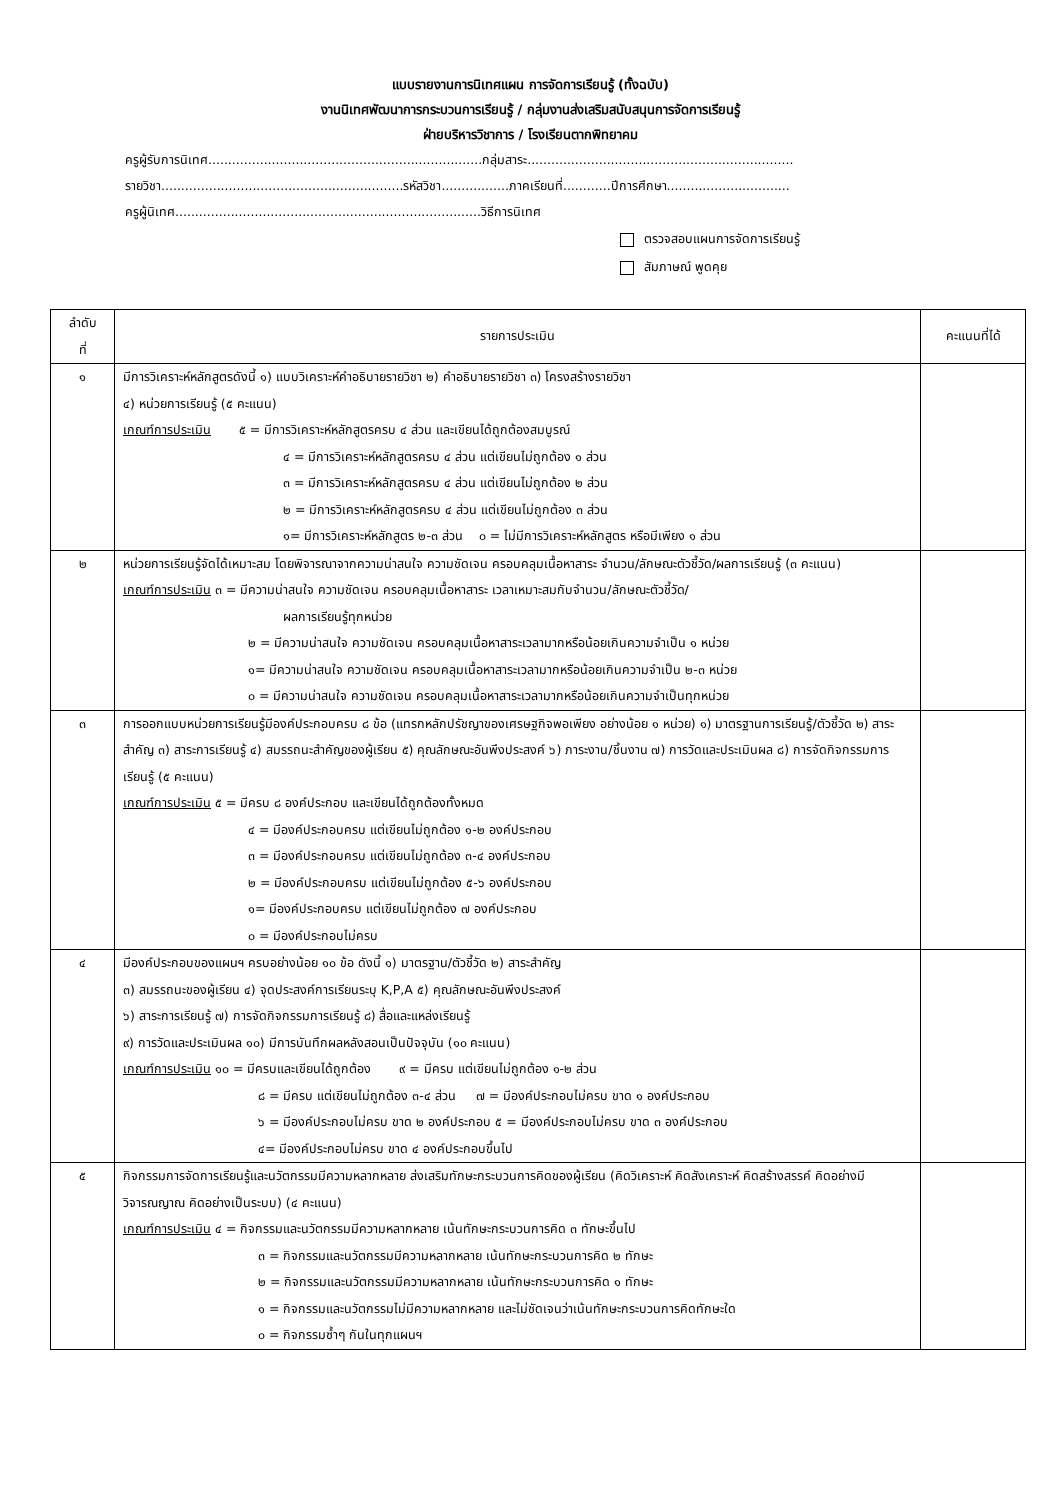แบบรายงานการนิเทศแผน การจัดการเรียนรู้ (ทั้งฉบับ)
งานนิเทศพัฒนาการกระบวนการเรียนรู้ / กลุ่มงานส่งเสริมสนับสนุนการจัดการเรียนรู้
ฝ่ายบริหารวิชาการ / โรงเรียนตากพิทยาคม
ครูผู้รับการนิเทศ.....................................................................กลุ่มสาระ...................................................................
รายวิชา.............................................................รหัสวิชา.................ภาคเรียนที่............ปีการศึกษา...............................
ครูผู้นิเทศ.............................................................................วิธีการนิเทศ
ตรวจสอบแผนการจัดการเรียนรู้
สัมภาษณ์ พูดคุย
| ลำดับ ที่ | รายการประเมิน | คะแนนที่ได้ |
| --- | --- | --- |
| ๑ | มีการวิเคราะห์หลักสูตรดังนี้ ๑) แบบวิเคราะห์คำอธิบายรายวิชา ๒) คำอธิบายรายวิชา ๓) โครงสร้างรายวิชา ๔) หน่วยการเรียนรู้ (๕ คะแนน) เกณฑ์การประเมิน ๕ = มีการวิเคราะห์หลักสูตรครบ ๔ ส่วน และเขียนได้ถูกต้องสมบูรณ์ ๔ = มีการวิเคราะห์หลักสูตรครบ ๔ ส่วน แต่เขียนไม่ถูกต้อง ๑ ส่วน ๓ = มีการวิเคราะห์หลักสูตรครบ ๔ ส่วน แต่เขียนไม่ถูกต้อง ๒ ส่วน ๒ = มีการวิเคราะห์หลักสูตรครบ ๔ ส่วน แต่เขียนไม่ถูกต้อง ๓ ส่วน ๑= มีการวิเคราะห์หลักสูตร ๒-๓ ส่วน ๐ = ไม่มีการวิเคราะห์หลักสูตร หรือมีเพียง ๑ ส่วน | |
| ๒ | หน่วยการเรียนรู้จัดได้เหมาะสม โดยพิจารณาจากความน่าสนใจ ความชัดเจน ครอบคลุมเนื้อหาสาระ จำนวน/ลักษณะตัวชี้วัด/ผลการเรียนรู้ (๓ คะแนน) เกณฑ์การประเมิน ๓ = มีความน่าสนใจ ความชัดเจน ครอบคลุมเนื้อหาสาระ เวลาเหมาะสมกับจำนวน/ลักษณะตัวชี้วัด/ ผลการเรียนรู้ทุกหน่วย ๒ = มีความน่าสนใจ ความชัดเจน ครอบคลุมเนื้อหาสาระเวลามากหรือน้อยเกินความจำเป็น ๑ หน่วย ๑= มีความน่าสนใจ ความชัดเจน ครอบคลุมเนื้อหาสาระเวลามากหรือน้อยเกินความจำเป็น ๒-๓ หน่วย ๐ = มีความน่าสนใจ ความชัดเจน ครอบคลุมเนื้อหาสาระเวลามากหรือน้อยเกินความจำเป็นทุกหน่วย | |
| ๓ | การออกแบบหน่วยการเรียนรู้มีองค์ประกอบครบ ๘ ข้อ (แทรกหลักปรัชญาของเศรษฐกิจพอเพียง อย่างน้อย ๑ หน่วย) ๑) มาตรฐานการเรียนรู้/ตัวชี้วัด ๒) สาระสำคัญ ๓) สาระการเรียนรู้ ๔) สมรรถนะสำคัญของผู้เรียน ๕) คุณลักษณะอันพึงประสงค์ ๖) ภาระงาน/ชิ้นงาน ๗) การวัดและประเมินผล ๘) การจัดกิจกรรมการเรียนรู้ (๕ คะแนน) เกณฑ์การประเมิน ๕ = มีครบ ๘ องค์ประกอบ และเขียนได้ถูกต้องทั้งหมด ๔ = มีองค์ประกอบครบ แต่เขียนไม่ถูกต้อง ๑-๒ องค์ประกอบ ๓ = มีองค์ประกอบครบ แต่เขียนไม่ถูกต้อง ๓-๔ องค์ประกอบ ๒ = มีองค์ประกอบครบ แต่เขียนไม่ถูกต้อง ๕-๖ องค์ประกอบ ๑= มีองค์ประกอบครบ แต่เขียนไม่ถูกต้อง ๗ องค์ประกอบ ๐ = มีองค์ประกอบไม่ครบ | |
| ๔ | มีองค์ประกอบของแผนฯ ครบอย่างน้อย ๑๐ ข้อ ดังนี้ ๑) มาตรฐาน/ตัวชี้วัด ๒) สาระสำคัญ ๓) สมรรถนะของผู้เรียน ๔) จุดประสงค์การเรียนระบุ K,P,A ๕) คุณลักษณะอันพึงประสงค์ ๖) สาระการเรียนรู้ ๗) การจัดกิจกรรมการเรียนรู้ ๘) สื่อและแหล่งเรียนรู้ ๙) การวัดและประเมินผล ๑๐) มีการบันทึกผลหลังสอนเป็นปัจจุบัน (๑๐ คะแนน) เกณฑ์การประเมิน ๑๐ = มีครบและเขียนได้ถูกต้อง ๙ = มีครบ แต่เขียนไม่ถูกต้อง ๑-๒ ส่วน ๘ = มีครบ แต่เขียนไม่ถูกต้อง ๓-๔ ส่วน ๗ = มีองค์ประกอบไม่ครบ ขาด ๑ องค์ประกอบ ๖ = มีองค์ประกอบไม่ครบ ขาด ๒ องค์ประกอบ ๕ = มีองค์ประกอบไม่ครบ ขาด ๓ องค์ประกอบ ๔= มีองค์ประกอบไม่ครบ ขาด ๔ องค์ประกอบขึ้นไป | |
| ๕ | กิจกรรมการจัดการเรียนรู้และนวัตกรรมมีความหลากหลาย ส่งเสริมทักษะกระบวนการคิดของผู้เรียน (คิดวิเคราะห์ คิดสังเคราะห์ คิดสร้างสรรค์ คิดอย่างมีวิจารณญาณ คิดอย่างเป็นระบบ) (๔ คะแนน) เกณฑ์การประเมิน ๔ = กิจกรรมและนวัตกรรมมีความหลากหลาย เน้นทักษะกระบวนการคิด ๓ ทักษะขึ้นไป ๓ = กิจกรรมและนวัตกรรมมีความหลากหลาย เน้นทักษะกระบวนการคิด ๒ ทักษะ ๒ = กิจกรรมและนวัตกรรมมีความหลากหลาย เน้นทักษะกระบวนการคิด ๑ ทักษะ ๑ = กิจกรรมและนวัตกรรมไม่มีความหลากหลาย และไม่ชัดเจนว่าเน้นทักษะกระบวนการคิดทักษะใด ๐ = กิจกรรมซ้ำๆ กันในทุกแผนฯ | |